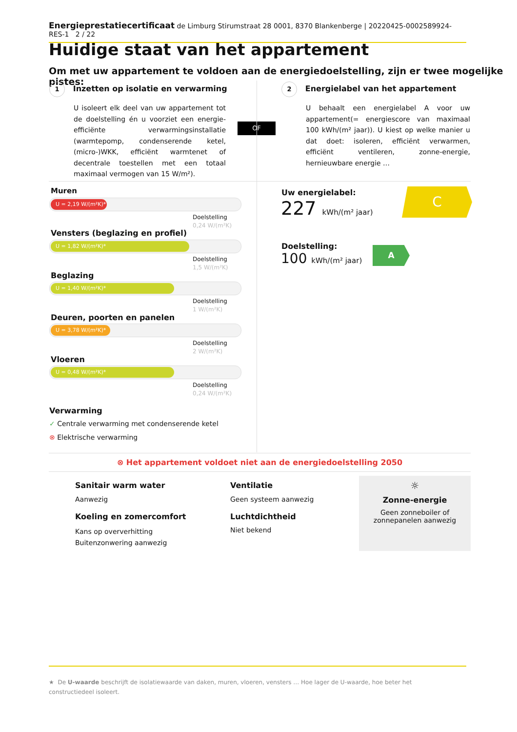Energieprestatiecertificaat de Limburg Stirumstraat 28 0001, 8370 Blankenberge | 20220425-0002589924-RES-1 2 / 22
Huidige staat van het appartement
Om met uw appartement te voldoen aan de energiedoelstelling, zijn er twee mogelijke pistes:
1 Inzetten op isolatie en verwarming
U isoleert elk deel van uw appartement tot de doelstelling én u voorziet een energie-efficiënte verwarmingsinstallatie (warmtepomp, condenserende ketel, (micro-)WKK, efficiënt warmtenet of decentrale toestellen met een totaal maximaal vermogen van 15 W/m²).
OF
2 Energielabel van het appartement
U behaalt een energielabel A voor uw appartement(= energiescore van maximaal 100 kWh/(m² jaar)). U kiest op welke manier u dat doet: isoleren, efficiënt verwarmen, efficiënt ventileren, zonne-energie, hernieuwbare energie …
Muren
U = 2,19 W/(m²K)*
Doelstelling
0,24 W/(m²K)
Vensters (beglazing en profiel)
U = 1,82 W/(m²K)*
Doelstelling
1,5 W/(m²K)
Beglazing
U = 1,40 W/(m²K)*
Doelstelling
1 W/(m²K)
Deuren, poorten en panelen
U = 3,78 W/(m²K)*
Doelstelling
2 W/(m²K)
Vloeren
U = 0,48 W/(m²K)*
Doelstelling
0,24 W/(m²K)
Verwarming
✓ Centrale verwarming met condenserende ketel
⊗ Elektrische verwarming
Uw energielabel:
227 kWh/(m² jaar)
C
Doelstelling:
100 kWh/(m² jaar)
A
⊗ Het appartement voldoet niet aan de energiedoelstelling 2050
Sanitair warm water
Aanwezig
Koeling en zomercomfort
Kans op oververhitting
Buitenzonwering aanwezig
Ventilatie
Geen systeem aanwezig
Luchtdichtheid
Niet bekend
☼
Zonne-energie
Geen zonneboiler of
zonnepanelen aanwezig
★ De U-waarde beschrijft de isolatiewaarde van daken, muren, vloeren, vensters … Hoe lager de U-waarde, hoe beter het constructiedeel isoleert.